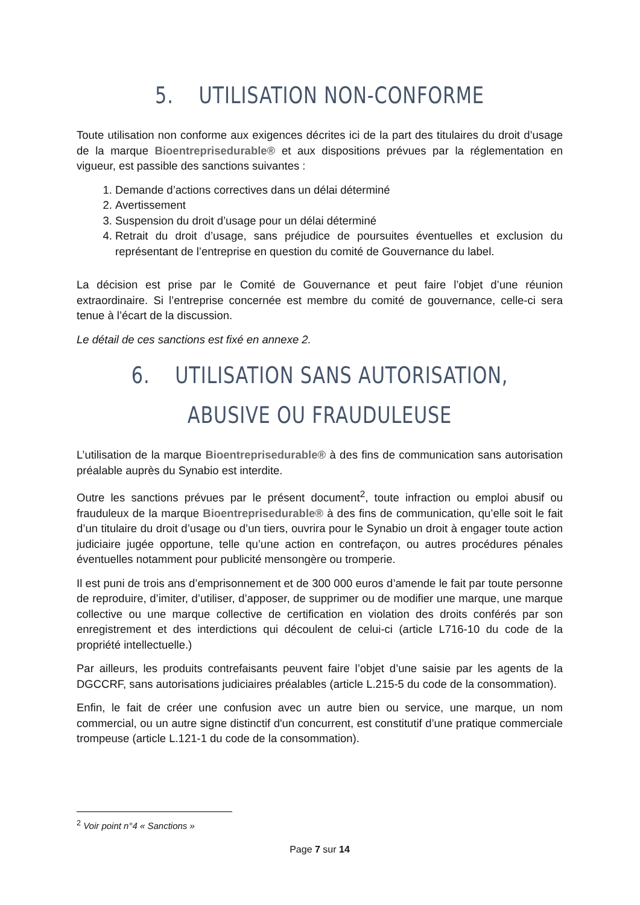5. UTILISATION NON-CONFORME
Toute utilisation non conforme aux exigences décrites ici de la part des titulaires du droit d’usage de la marque Bioentreprisedurable® et aux dispositions prévues par la réglementation en vigueur, est passible des sanctions suivantes :
1. Demande d’actions correctives dans un délai déterminé
2. Avertissement
3. Suspension du droit d’usage pour un délai déterminé
4. Retrait du droit d’usage, sans préjudice de poursuites éventuelles et exclusion du représentant de l’entreprise en question du comité de Gouvernance du label.
La décision est prise par le Comité de Gouvernance et peut faire l’objet d’une réunion extraordinaire. Si l’entreprise concernée est membre du comité de gouvernance, celle-ci sera tenue à l’écart de la discussion.
Le détail de ces sanctions est fixé en annexe 2.
6. UTILISATION SANS AUTORISATION, ABUSIVE OU FRAUDULEUSE
L’utilisation de la marque Bioentreprisedurable® à des fins de communication sans autorisation préalable auprès du Synabio est interdite.
Outre les sanctions prévues par le présent document<sup>2</sup>, toute infraction ou emploi abusif ou frauduleux de la marque Bioentreprisedurable® à des fins de communication, qu’elle soit le fait d’un titulaire du droit d’usage ou d’un tiers, ouvrira pour le Synabio un droit à engager toute action judiciaire jugée opportune, telle qu’une action en contrefaçon, ou autres procédures pénales éventuelles notamment pour publicité mensongère ou tromperie.
Il est puni de trois ans d’emprisonnement et de 300 000 euros d’amende le fait par toute personne de reproduire, d’imiter, d’utiliser, d’apposer, de supprimer ou de modifier une marque, une marque collective ou une marque collective de certification en violation des droits conférés par son enregistrement et des interdictions qui découlent de celui-ci (article L716-10 du code de la propriété intellectuelle.)
Par ailleurs, les produits contrefaisants peuvent faire l’objet d’une saisie par les agents de la DGCCRF, sans autorisations judiciaires préalables (article L.215-5 du code de la consommation).
Enfin, le fait de créer une confusion avec un autre bien ou service, une marque, un nom commercial, ou un autre signe distinctif d'un concurrent, est constitutif d’une pratique commerciale trompeuse (article L.121-1 du code de la consommation).
<sup>2</sup> Voir point n°4 « Sanctions »
Page 7 sur 14